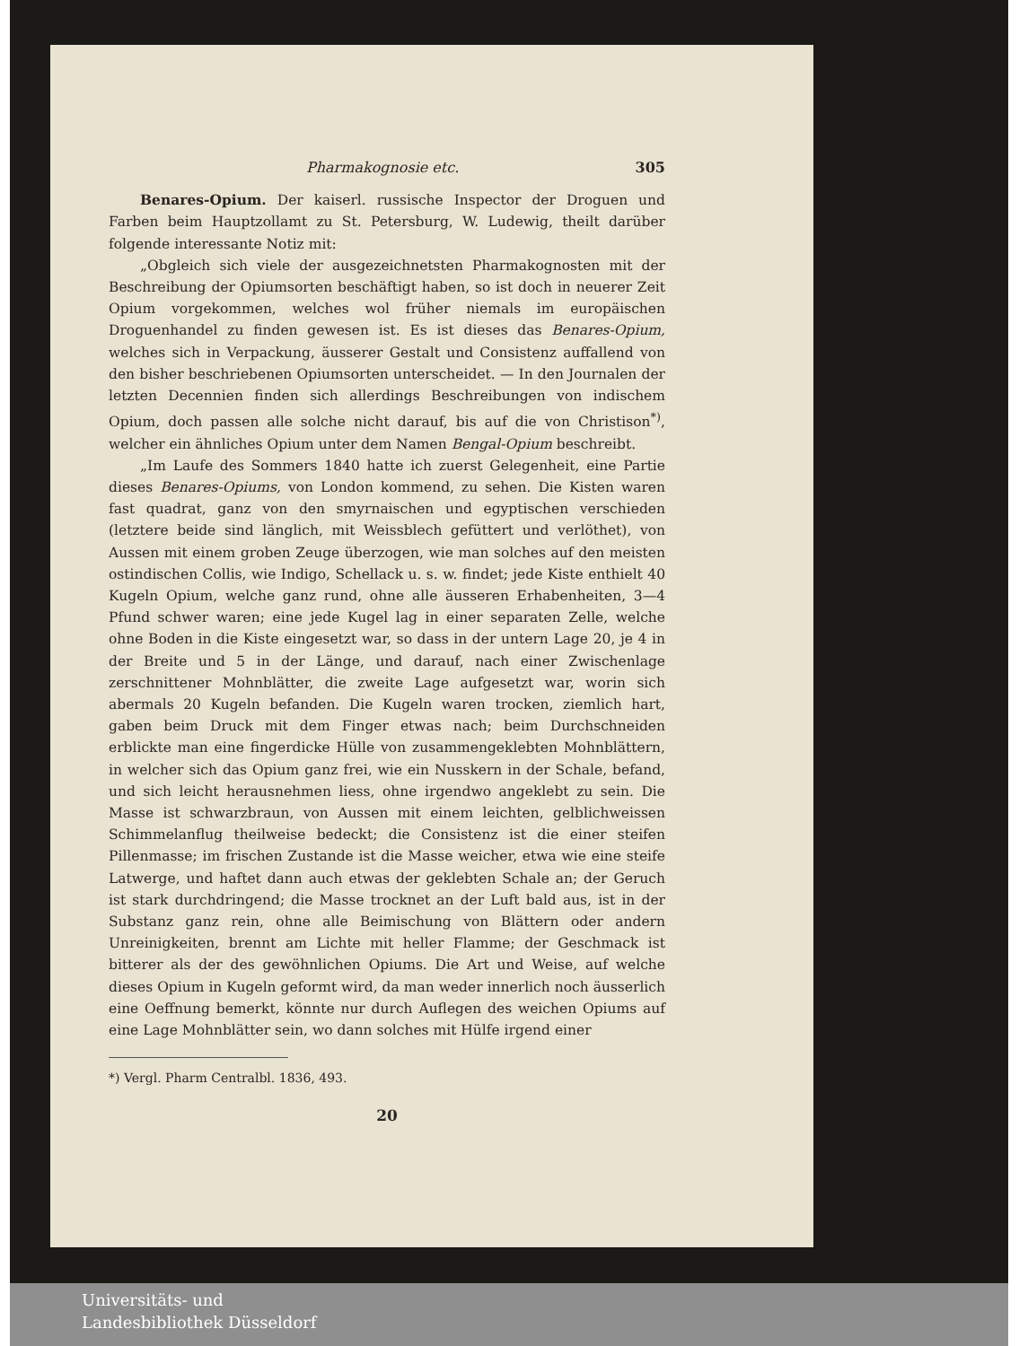Pharmakognosie etc. 305
Benares-Opium. Der kaiserl. russische Inspector der Droguen und Farben beim Hauptzollamt zu St. Petersburg, W. Ludewig, theilt darüber folgende interessante Notiz mit:
„Obgleich sich viele der ausgezeichnetsten Pharmakognosten mit der Beschreibung der Opiumsorten beschäftigt haben, so ist doch in neuerer Zeit Opium vorgekommen, welches wol früher niemals im europäischen Droguenhandel zu finden gewesen ist. Es ist dieses das Benares-Opium, welches sich in Verpackung, äusserer Gestalt und Consistenz auffallend von den bisher beschriebenen Opiumsorten unterscheidet. — In den Journalen der letzten Decennien finden sich allerdings Beschreibungen von indischem Opium, doch passen alle solche nicht darauf, bis auf die von Christison<sup>*)</sup>, welcher ein ähnliches Opium unter dem Namen Bengal-Opium beschreibt.
„Im Laufe des Sommers 1840 hatte ich zuerst Gelegenheit, eine Partie dieses Benares-Opiums, von London kommend, zu sehen. Die Kisten waren fast quadrat, ganz von den smyrnaischen und egyptischen verschieden (letztere beide sind länglich, mit Weissblech gefüttert und verlöthet), von Aussen mit einem groben Zeuge überzogen, wie man solches auf den meisten ostindischen Collis, wie Indigo, Schellack u. s. w. findet; jede Kiste enthielt 40 Kugeln Opium, welche ganz rund, ohne alle äusseren Erhabenheiten, 3—4 Pfund schwer waren; eine jede Kugel lag in einer separaten Zelle, welche ohne Boden in die Kiste eingesetzt war, so dass in der untern Lage 20, je 4 in der Breite und 5 in der Länge, und darauf, nach einer Zwischenlage zerschnittener Mohnblätter, die zweite Lage aufgesetzt war, worin sich abermals 20 Kugeln befanden. Die Kugeln waren trocken, ziemlich hart, gaben beim Druck mit dem Finger etwas nach; beim Durchschneiden erblickte man eine fingerdicke Hülle von zusammengeklebten Mohnblättern, in welcher sich das Opium ganz frei, wie ein Nusskern in der Schale, befand, und sich leicht herausnehmen liess, ohne irgendwo angeklebt zu sein. Die Masse ist schwarzbraun, von Aussen mit einem leichten, gelblichweissen Schimmelanflug theilweise bedeckt; die Consistenz ist die einer steifen Pillenmasse; im frischen Zustande ist die Masse weicher, etwa wie eine steife Latwerge, und haftet dann auch etwas der geklebten Schale an; der Geruch ist stark durchdringend; die Masse trocknet an der Luft bald aus, ist in der Substanz ganz rein, ohne alle Beimischung von Blättern oder andern Unreinigkeiten, brennt am Lichte mit heller Flamme; der Geschmack ist bitterer als der des gewöhnlichen Opiums. Die Art und Weise, auf welche dieses Opium in Kugeln geformt wird, da man weder innerlich noch äusserlich eine Oeffnung bemerkt, könnte nur durch Auflegen des weichen Opiums auf eine Lage Mohnblätter sein, wo dann solches mit Hülfe irgend einer
*) Vergl. Pharm Centralbl. 1836, 493.
20
Universitäts- und
Landesbibliothek Düsseldorf